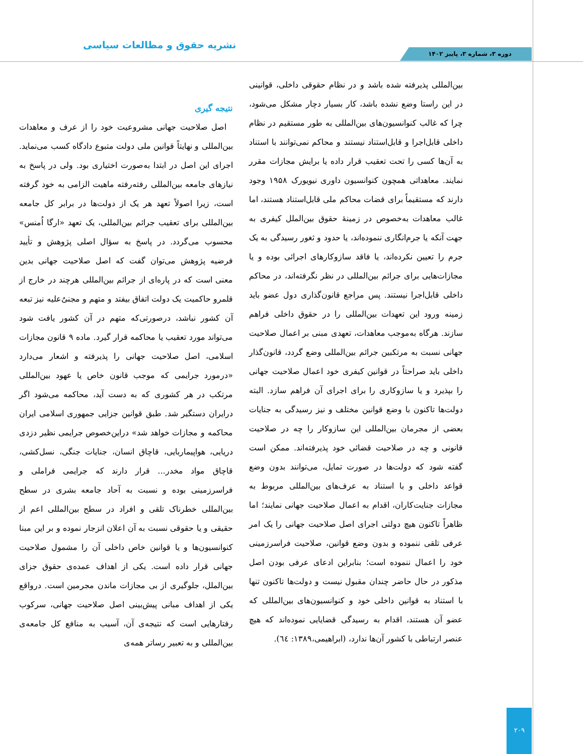نشریه حقوق و مطالعات سیاسی
دوره ۳، شماره ۳، پاییز ۱۴۰۲
بین‌المللی پذیرفته شده باشد و در نظام حقوقی داخلی، قوانینی در این راستا وضع نشده باشد، کار بسیار دچار مشکل می‌شود، چرا که غالب کنوانسیون‌های بین‌المللی به طور مستقیم در نظام داخلی قابل‌اجرا و قابل‌استناد نیستند و محاکم نمی‌توانند با استناد به آن‌ها کسی را تحت تعقیب قرار داده یا برایش مجازات مقرر نمایند. معاهداتی همچون کنوانسیون داوری نیویورک ۱۹۵۸ وجود دارند که مستقیماً برای قضات محاکم ملی قابل‌استناد هستند، اما غالب معاهدات به‌خصوص در زمینهٔ حقوق بین‌الملل کیفری به جهت آنکه یا جرم‌انگاری ننموده‌اند، یا حدود و ثغور رسیدگی به یک جرم را تعیین نکرده‌اند، یا فاقد سازوکارهای اجرائی بوده و یا مجازات‌هایی برای جرائم بین‌المللی در نظر نگرفته‌اند، در محاکم داخلی قابل‌اجرا نیستند. پس مراجع قانون‌گذاری دول عضو باید زمینه ورود این تعهدات بین‌المللی را در حقوق داخلی فراهم سازند. هرگاه به‌موجب معاهدات، تعهدی مبنی بر اعمال صلاحیت جهانی نسبت به مرتکبین جرائم بین‌المللی وضع گردد، قانون‌گذار داخلی باید صراحتاً در قوانین کیفری خود اعمال صلاحیت جهانی را بپذیرد و یا سازوکاری را برای اجرای آن فراهم سازد. البته دولت‌ها تاکنون با وضع قوانین مختلف و نیز رسیدگی به جنایات بعضی از مجرمان بین‌المللی این سازوکار را چه در صلاحیت قانونی و چه در صلاحیت قضائی خود پذیرفته‌اند. ممکن است گفته شود که دولت‌ها در صورت تمایل، می‌توانند بدون وضع قواعد داخلی و با استناد به عرف‌های بین‌المللی مربوط به مجازات جنایت‌کاران، اقدام به اعمال صلاحیت جهانی نمایند؛ اما ظاهراً تاکنون هیچ دولتی اجرای اصل صلاحیت جهانی را یک امر عرفی تلقی ننموده و بدون وضع قوانین، صلاحیت فراسرزمینی خود را اعمال ننموده است؛ بنابراین ادعای عرفی بودن اصل مذکور در حال حاضر چندان مقبول نیست و دولت‌ها تاکنون تنها با استناد به قوانین داخلی خود و کنوانسیون‌های بین‌المللی که عضو آن هستند، اقدام به رسیدگی قضایایی نموده‌اند که هیچ عنصر ارتباطی با کشور آن‌ها ندارد، (ابراهیمی،۱۳۸۹: ٦٤).
نتیجه گیری
اصل صلاحیت جهانی مشروعیت خود را از عرف و معاهدات بین‌المللی و نهایتاً قوانین ملی دولت متبوع دادگاه کسب می‌نماید. اجرای این اصل در ابتدا به‌صورت اختیاری بود. ولی در پاسخ به نیازهای جامعه بین‌المللی رفته‌رفته ماهیت الزامی به خود گرفته است، زیرا اصولاً تعهد هر یک از دولت‌ها در برابر کل جامعه بین‌المللی برای تعقیب جرائم بین‌المللی، یک تعهد «ارگا اُمنس» محسوب می‌گردد. در پاسخ به سؤال اصلی پژوهش و تأیید فرضیه پژوهش می‌توان گفت که اصل صلاحیت جهانی بدین معنی است که در پاره‌ای از جرائم بین‌المللی هرچند در خارج از قلمرو حاکمیت یک دولت اتفاق بیفتد و متهم و مجنیٌ‌علیه نیز تبعه آن کشور نباشد، درصورتی‌که متهم در آن کشور یافت شود می‌تواند مورد تعقیب یا محاکمه قرار گیرد. ماده ۹ قانون مجازات اسلامی، اصل صلاحیت جهانی را پذیرفته و اشعار می‌دارد «درمورد جرایمی که موجب قانون خاص یا عهود بین‌المللی مرتکب در هر کشوری که به دست آید، محاکمه می‌شود اگر درایران دستگیر شد. طبق قوانین جزایی جمهوری اسلامی ایران محاکمه و مجازات خواهد شد» دراین‌خصوص جرایمی نظیر دزدی دریایی، هواپیماربایی، قاچاق انسان، جنایات جنگی، نسل‌کشی، قاچاق مواد مخدر... قرار دارند که جرایمی فراملی و فراسرزمینی بوده و نسبت به آحاد جامعه بشری در سطح بین‌المللی خطرناک تلقی و افراد در سطح بین‌المللی اعم از حقیقی و یا حقوقی نسبت به آن اعلان انزجار نموده و بر این مبنا کنوانسیون‌ها و یا قوانین خاص داخلی آن را مشمول صلاحیت جهانی قرار داده است. یکی از اهداف عمده‌ی حقوق جزای بین‌الملل، جلوگیری از بی مجازات ماندن مجرمین است. درواقع یکی از اهداف مبانی پیش‌بینی اصل صلاحیت جهانی، سرکوب رفتارهایی است که نتیجه‌ی آن، آسیب به منافع کل جامعه‌ی بین‌المللی و به تعبیر رساتر همه‌ی
۲۰۹